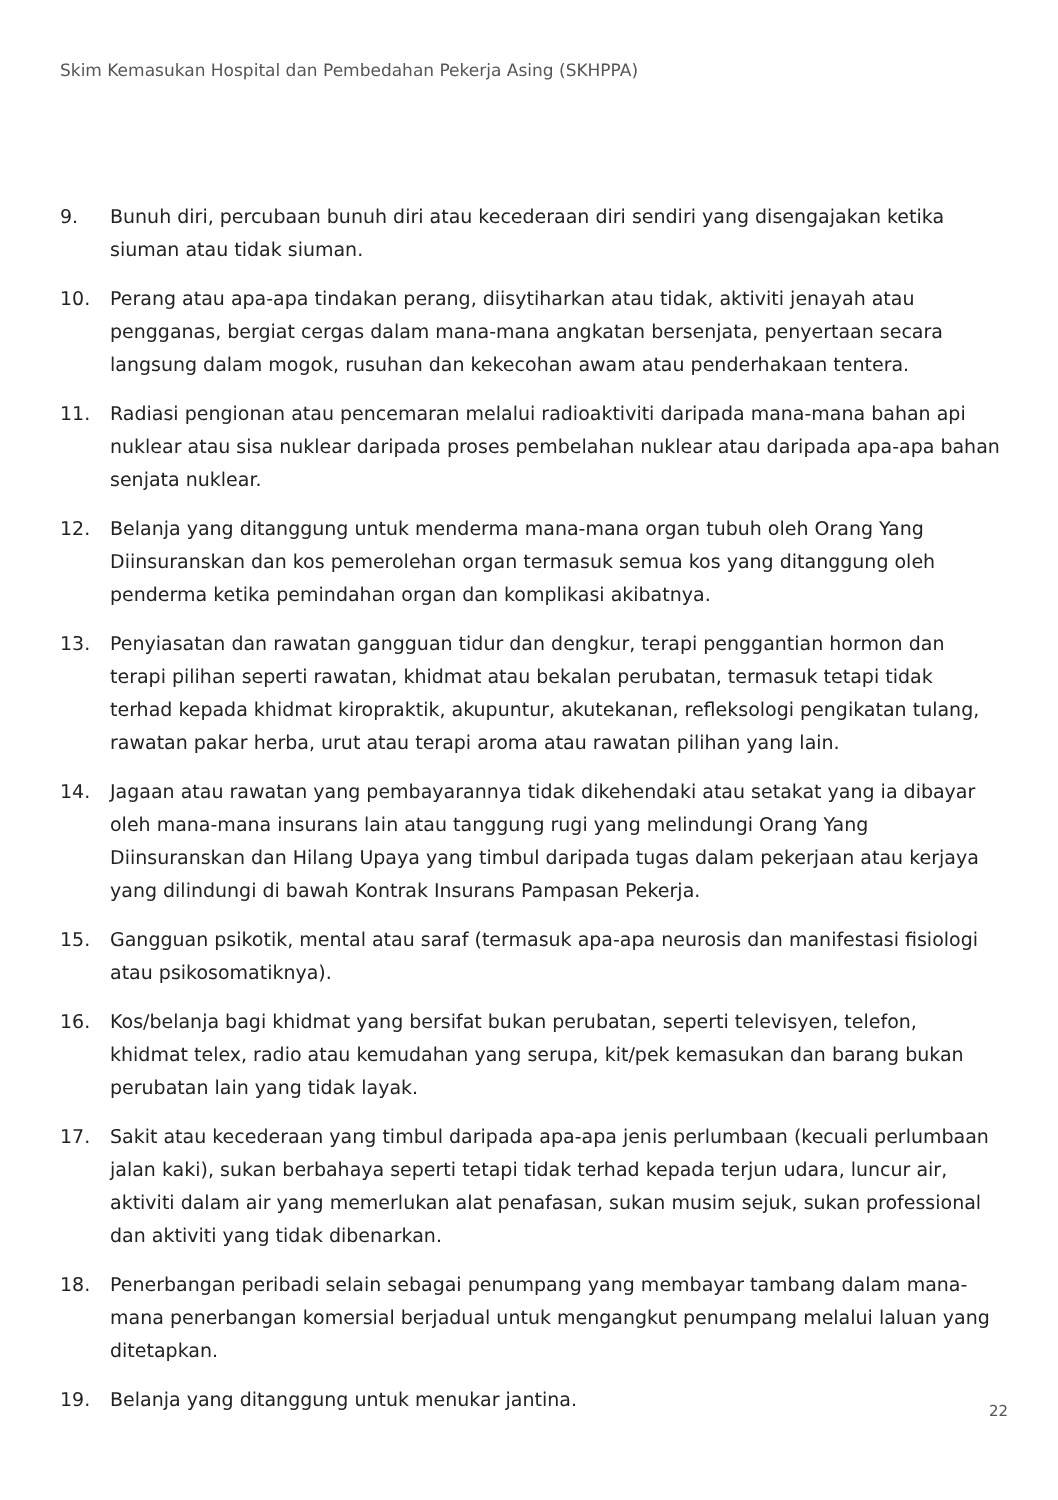Skim Kemasukan Hospital dan Pembedahan Pekerja Asing (SKHPPA)
9. Bunuh diri, percubaan bunuh diri atau kecederaan diri sendiri yang disengajakan ketika siuman atau tidak siuman.
10. Perang atau apa-apa tindakan perang, diisytiharkan atau tidak, aktiviti jenayah atau pengganas, bergiat cergas dalam mana-mana angkatan bersenjata, penyertaan secara langsung dalam mogok, rusuhan dan kekecohan awam atau penderhakaan tentera.
11. Radiasi pengionan atau pencemaran melalui radioaktiviti daripada mana-mana bahan api nuklear atau sisa nuklear daripada proses pembelahan nuklear atau daripada apa-apa bahan senjata nuklear.
12. Belanja yang ditanggung untuk menderma mana-mana organ tubuh oleh Orang Yang Diinsuranskan dan kos pemerolehan organ termasuk semua kos yang ditanggung oleh penderma ketika pemindahan organ dan komplikasi akibatnya.
13. Penyiasatan dan rawatan gangguan tidur dan dengkur, terapi penggantian hormon dan terapi pilihan seperti rawatan, khidmat atau bekalan perubatan, termasuk tetapi tidak terhad kepada khidmat kiropraktik, akupuntur, akutekanan, refleksologi pengikatan tulang, rawatan pakar herba, urut atau terapi aroma atau rawatan pilihan yang lain.
14. Jagaan atau rawatan yang pembayarannya tidak dikehendaki atau setakat yang ia dibayar oleh mana-mana insurans lain atau tanggung rugi yang melindungi Orang Yang Diinsuranskan dan Hilang Upaya yang timbul daripada tugas dalam pekerjaan atau kerjaya yang dilindungi di bawah Kontrak Insurans Pampasan Pekerja.
15. Gangguan psikotik, mental atau saraf (termasuk apa-apa neurosis dan manifestasi fisiologi atau psikosomatiknya).
16. Kos/belanja bagi khidmat yang bersifat bukan perubatan, seperti televisyen, telefon, khidmat telex, radio atau kemudahan yang serupa, kit/pek kemasukan dan barang bukan perubatan lain yang tidak layak.
17. Sakit atau kecederaan yang timbul daripada apa-apa jenis perlumbaan (kecuali perlumbaan jalan kaki), sukan berbahaya seperti tetapi tidak terhad kepada terjun udara, luncur air, aktiviti dalam air yang memerlukan alat penafasan, sukan musim sejuk, sukan professional dan aktiviti yang tidak dibenarkan.
18. Penerbangan peribadi selain sebagai penumpang yang membayar tambang dalam mana-mana penerbangan komersial berjadual untuk mengangkut penumpang melalui laluan yang ditetapkan.
19. Belanja yang ditanggung untuk menukar jantina.
22